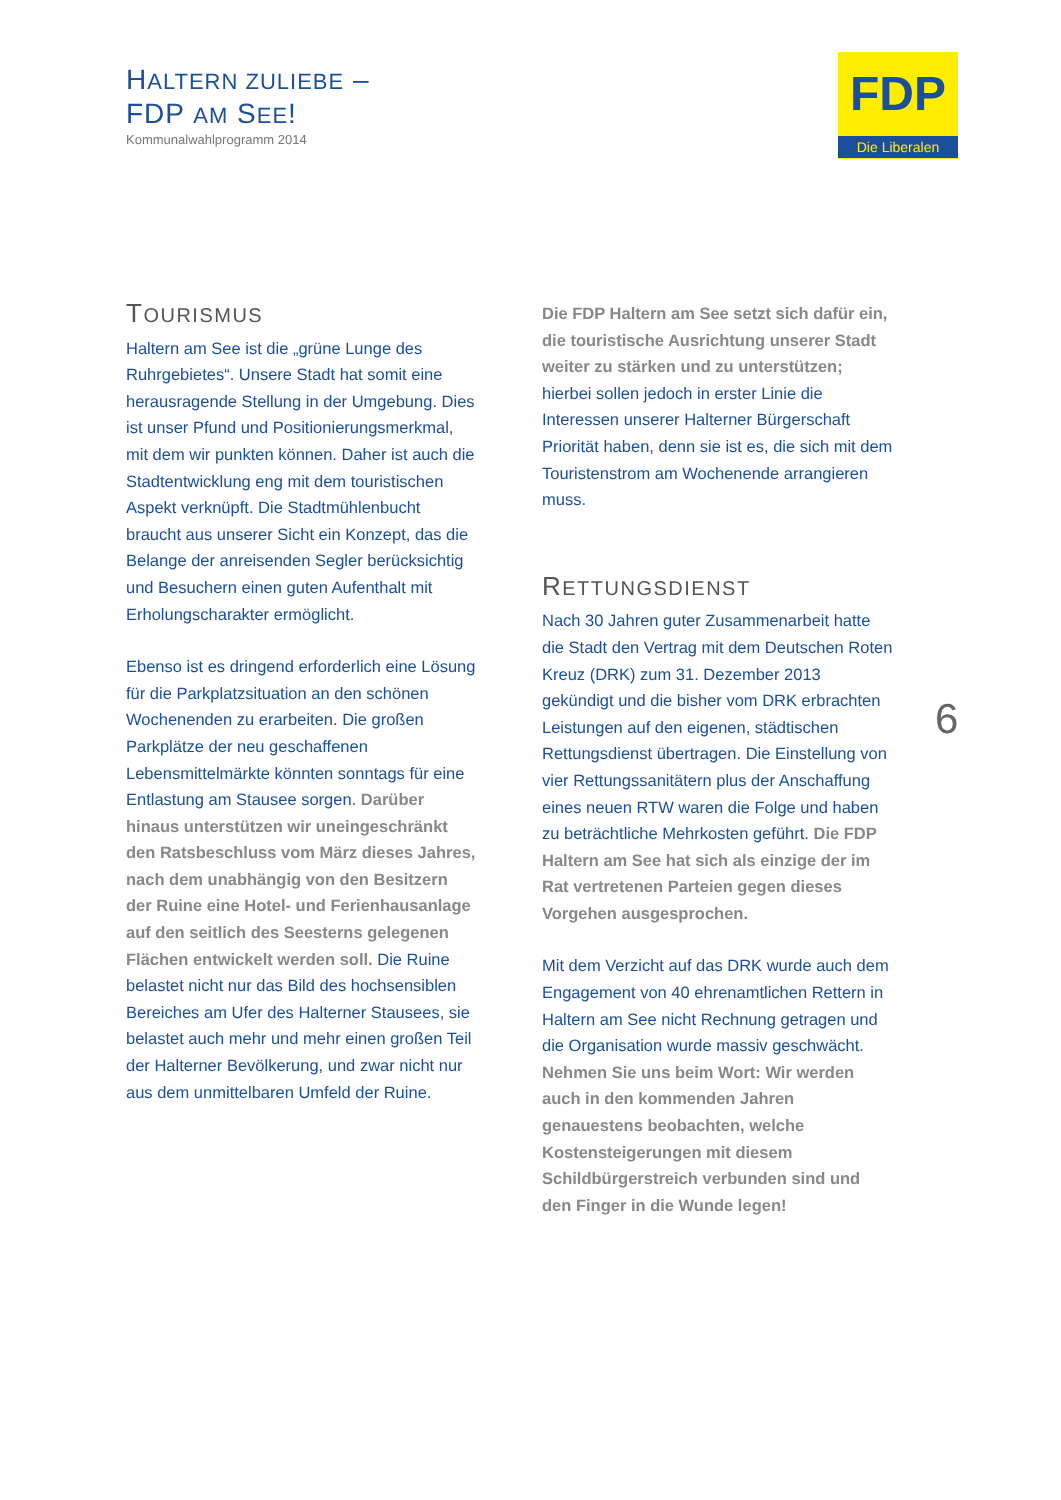HALTERN ZULIEBE –
FDP AM SEE!
Kommunalwahlprogramm 2014
FDP
Die Liberalen
TOURISMUS
Haltern am See ist die „grüne Lunge des Ruhrgebietes“. Unsere Stadt hat somit eine herausragende Stellung in der Umgebung. Dies ist unser Pfund und Positionierungsmerkmal, mit dem wir punkten können. Daher ist auch die Stadtentwicklung eng mit dem touristischen Aspekt verknüpft. Die Stadtmühlenbucht braucht aus unserer Sicht ein Konzept, das die Belange der anreisenden Segler berücksichtig und Besuchern einen guten Aufenthalt mit Erholungscharakter ermöglicht.
Ebenso ist es dringend erforderlich eine Lösung für die Parkplatzsituation an den schönen Wochenenden zu erarbeiten. Die großen Parkplätze der neu geschaffenen Lebensmittelmärkte könnten sonntags für eine Entlastung am Stausee sorgen. Darüber hinaus unterstützen wir uneingeschränkt den Ratsbeschluss vom März dieses Jahres, nach dem unabhängig von den Besitzern der Ruine eine Hotel- und Ferienhausanlage auf den seitlich des Seesterns gelegenen Flächen entwickelt werden soll. Die Ruine belastet nicht nur das Bild des hochsensiblen Bereiches am Ufer des Halterner Stausees, sie belastet auch mehr und mehr einen großen Teil der Halterner Bevölkerung, und zwar nicht nur aus dem unmittelbaren Umfeld der Ruine.
Die FDP Haltern am See setzt sich dafür ein, die touristische Ausrichtung unserer Stadt weiter zu stärken und zu unterstützen; hierbei sollen jedoch in erster Linie die Interessen unserer Halterner Bürgerschaft Priorität haben, denn sie ist es, die sich mit dem Touristenstrom am Wochenende arrangieren muss.
RETTUNGSDIENST
Nach 30 Jahren guter Zusammenarbeit hatte die Stadt den Vertrag mit dem Deutschen Roten Kreuz (DRK) zum 31. Dezember 2013 gekündigt und die bisher vom DRK erbrachten Leistungen auf den eigenen, städtischen Rettungsdienst übertragen. Die Einstellung von vier Rettungssanitätern plus der Anschaffung eines neuen RTW waren die Folge und haben zu beträchtliche Mehrkosten geführt. Die FDP Haltern am See hat sich als einzige der im Rat vertretenen Parteien gegen dieses Vorgehen ausgesprochen.
Mit dem Verzicht auf das DRK wurde auch dem Engagement von 40 ehrenamtlichen Rettern in Haltern am See nicht Rechnung getragen und die Organisation wurde massiv geschwächt. Nehmen Sie uns beim Wort: Wir werden auch in den kommenden Jahren genauestens beobachten, welche Kostensteigerungen mit diesem Schildbürgerstreich verbunden sind und den Finger in die Wunde legen!
6